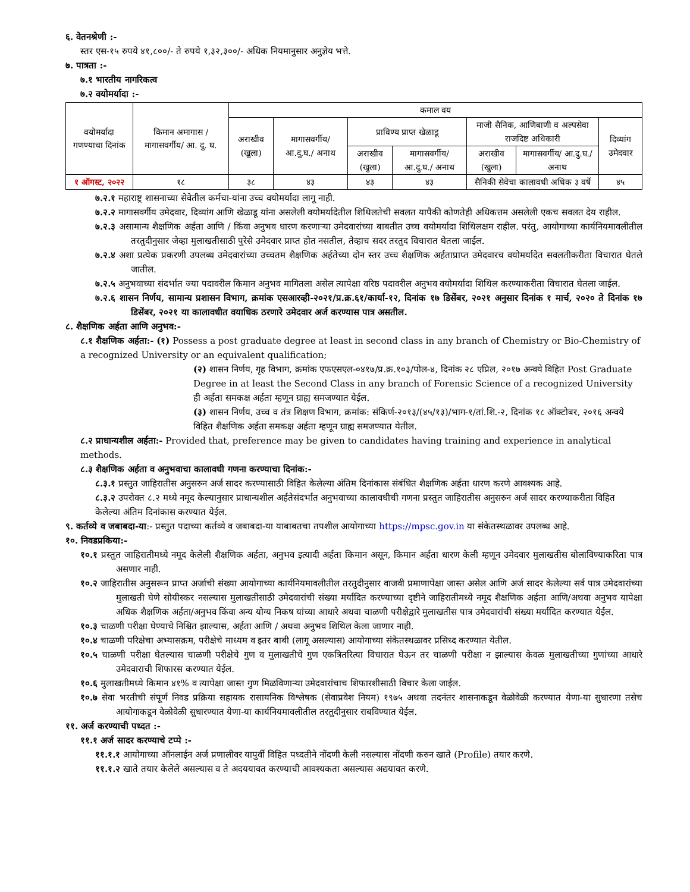६. वेतनश्रेणी :-
स्तर एस-१५ रुपये ४१,८००/- ते रुपये १,३२,३००/- अधिक नियमानुसार अनुज्ञेय भत्ते.
७. पात्रता :-
७.१ भारतीय नागरिकत्व
७.२ वयोमर्यादा :-
| वयोमर्यादा गणण्याचा दिनांक | किमान अमागास / मागासवर्गीय/ आ. दु. घ. | कमाल वय | | | | | | |
| | | अराखीव (खुला) | मागासवर्गीय/ आ.दु.घ./ अनाथ | प्राविण्य प्राप्त खेळाडू | | माजी सैनिक, आणिबाणी व अल्पसेवा राजदिष्ट अधिकारी | | दिव्यांग उमेदवार |
| | | | | अराखीव (खुला) | मागासवर्गीय/ आ.दु.घ./ अनाथ | अराखीव (खुला) | मागासवर्गीय/ आ.दु.घ./ अनाथ | |
| १ ऑगस्ट, २०२२ | १८ | ३८ | ४३ | ४३ | ४३ | सैनिकी सेवेचा कालावधी अधिक ३ वर्षे | | ४५ |
७.२.१ महाराष्ट्र शासनाच्या सेवेतील कर्मचा-यांना उच्च वयोमर्यादा लागू नाही.
७.२.२ मागासवर्गीय उमेदवार, दिव्यांग आणि खेळाडू यांना असलेली वयोमर्यादेतील शिथिलतेची सवलत यापैकी कोणतेही अधिकत्तम असलेली एकच सवलत देय राहील.
७.२.३ असामान्य शैक्षणिक अर्हता आणि / किंवा अनुभव धारण करणाऱ्या उमेदवारांच्या बाबतीत उच्च वयोमर्यादा शिथिलक्षम राहील. परंतु, आयोगाच्या कार्यनियमावलीतील तरतुदीनुसार जेव्हा मुलाखतीसाठी पुरेसे उमेदवार प्राप्त होत नसतील, तेव्हाच सदर तरतुद विचारात घेतला जाईल.
७.२.४ अशा प्रत्येक प्रकरणी उपलब्ध उमेदवारांच्या उच्चतम शैक्षणिक अर्हतेच्या दोन स्तर उच्च शैक्षणिक अर्हताप्राप्त उमेदवारच वयोमर्यादेत सवलतीकरीता विचारात घेतले जातील.
७.२.५ अनुभवाच्या संदर्भात ज्या पदावरील किमान अनुभव मागितला असेल त्यापेक्षा वरिष्ठ पदावरील अनुभव वयोमर्यादा शिथिल करण्याकरीता विचारात घेतला जाईल.
७.२.६ शासन निर्णय, सामान्य प्रशासन विभाग, क्रमांक एसआरव्ही-२०२१/प्र.क्र.६१/कार्या-१२, दिनांक १७ डिसेंबर, २०२१ अनुसार दिनांक १ मार्च, २०२० ते दिनांक १७ डिसेंबर, २०२१ या कालावधीत वयाधिक ठरणारे उमेदवार अर्ज करण्यास पात्र असतील.
८. शैक्षणिक अर्हता आणि अनुभव:-
८.१ शैक्षणिक अर्हता:- (१) Possess a post graduate degree at least in second class in any branch of Chemistry or Bio-Chemistry of a recognized University or an equivalent qualification;
(२) शासन निर्णय, गृह विभाग, क्रमांक एफएसएल-०४१७/प्र.क्र.१०३/पोल-४, दिनांक २८ एप्रिल, २०१७ अन्वये विहित Post Graduate Degree in at least the Second Class in any branch of Forensic Science of a recognized University ही अर्हता समकक्ष अर्हता म्हणून ग्राह्य समजण्यात येईल.
(३) शासन निर्णय, उच्च व तंत्र शिक्षण विभाग, क्रमांक: संकिर्ण-२०१३/(४५/१३)/भाग-१/तां.शि.-२, दिनांक १८ ऑक्टोबर, २०१६ अन्वये विहित शैक्षणिक अर्हता समकक्ष अर्हता म्हणून ग्राह्य समजण्यात येतील.
८.२ प्राधान्यशील अर्हता:- Provided that, preference may be given to candidates having training and experience in analytical methods.
८.३ शैक्षणिक अर्हता व अनुभवाचा कालावधी गणना करण्याचा दिनांक:-
८.३.१ प्रस्तुत जाहिरातीस अनुसरुन अर्ज सादर करण्यासाठी विहित केलेल्या अंतिम दिनांकास संबंधित शैक्षणिक अर्हता धारण करणे आवश्यक आहे.
८.३.२ उपरोक्त ८.२ मध्ये नमूद केल्यानुसार प्राधान्यशील अर्हतेसंदर्भात अनुभवाच्या कालावधीची गणना प्रस्तुत जाहिरातीस अनुसरुन अर्ज सादर करण्याकरीता विहित केलेल्या अंतिम दिनांकास करण्यात येईल.
९. कर्तव्ये व जबाबदा-या:- प्रस्तुत पदाच्या कर्तव्ये व जबाबदा-या याबाबतचा तपशील आयोगाच्या https://mpsc.gov.in या संकेतस्थळावर उपलब्ध आहे.
१०. निवडप्रकिया:-
१०.१ प्रस्तुत जाहिरातीमध्ये नमूद केलेली शैक्षणिक अर्हता, अनुभव इत्यादी अर्हता किमान असून, किमान अर्हता धारण केली म्हणून उमेदवार मुलाखतीस बोलाविण्याकरिता पात्र असणार नाही.
१०.२ जाहिरातीस अनुसरून प्राप्त अर्जाची संख्या आयोगाच्या कार्यनियमावलीतील तरतुदीनुसार वाजवी प्रमाणापेक्षा जास्त असेल आणि अर्ज सादर केलेल्या सर्व पात्र उमेदवारांच्या मुलाखती घेणे सोयीस्कर नसल्यास मुलाखतीसाठी उमेदवारांची संख्या मर्यादित करण्याच्या दृष्टीने जाहिरातीमध्ये नमूद शैक्षणिक अर्हता आणि/अथवा अनुभव यापेक्षा अधिक शैक्षणिक अर्हता/अनुभव किंवा अन्य योग्य निकष यांच्या आधारे अथवा चाळणी परीक्षेद्वारे मुलाखतीस पात्र उमेदवारांची संख्या मर्यादित करण्यात येईल.
१०.३ चाळणी परीक्षा घेण्याचे निश्चित झाल्यास, अर्हता आणि / अथवा अनुभव शिथिल केला जाणार नाही.
१०.४ चाळणी परिक्षेचा अभ्यासक्रम, परीक्षेचे माध्यम व इतर बाबी (लागू असल्यास) आयोगाच्या संकेतस्थळावर प्रसिध्द करण्यात येतील.
१०.५ चाळणी परीक्षा घेतल्यास चाळणी परीक्षेचे गुण व मुलाखतीचे गुण एकत्रितरित्या विचारात घेऊन तर चाळणी परीक्षा न झाल्यास केवळ मुलाखतीच्या गुणांच्या आधारे उमेदवाराची शिफारस करण्यात येईल.
१०.६ मुलाखतीमध्ये किमान ४१% व त्यापेक्षा जास्त गुण मिळविणाऱ्या उमेदवारांचाच शिफारशीसाठी विचार केला जाईल.
१०.७ सेवा भरतीची संपूर्ण निवड प्रक्रिया सहायक रासायनिक विश्लेषक (सेवाप्रवेश नियम) १९७५ अथवा तदनंतर शासनाकडून वेळोवेळी करण्यात येणा-या सुधारणा तसेच आयोगाकडून वेळोवेळी सुधारण्यात येणा-या कार्यनियमावलीतील तरतुदीनुसार राबविण्यात येईल.
११. अर्ज करण्याची पध्दत :-
११.१ अर्ज सादर करण्याचे टप्पे :-
११.१.१ आयोगाच्या ऑनलाईन अर्ज प्रणालीवर यापुर्वी विहित पध्दतीने नोंदणी केली नसल्यास नोंदणी करुन खाते (Profile) तयार करणे.
११.१.२ खाते तयार केलेले असल्यास व ते अदययावत करण्याची आवश्यकता असल्यास अद्ययावत करणे.